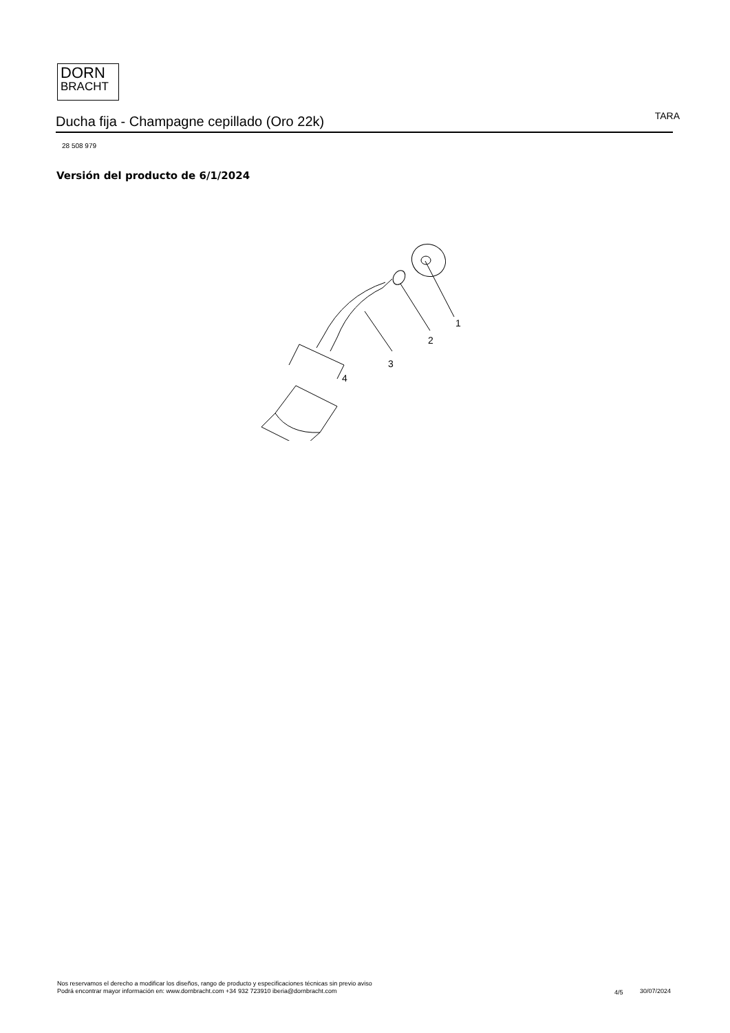DORN
BRACHT
Ducha fija - Champagne cepillado (Oro 22k)
TARA
28 508 979
Versión del producto de 6/1/2024
1
2
3
4
Nos reservamos el derecho a modificar los diseños, rango de producto y especificaciones técnicas sin previo aviso
Podrá encontrar mayor información en: www.dornbracht.com +34 932 723910 iberia@dornbracht.com
4/5 30/07/2024